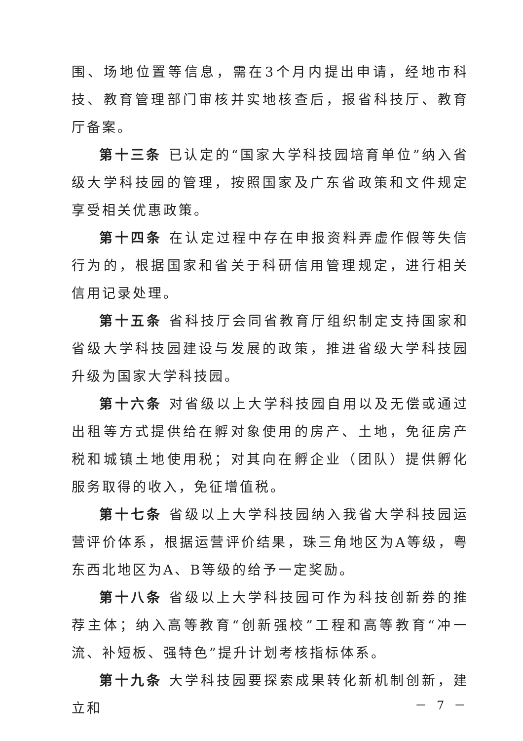围、场地位置等信息，需在3个月内提出申请，经地市科技、教育管理部门审核并实地核查后，报省科技厅、教育厅备案。
第十三条 已认定的“国家大学科技园培育单位”纳入省级大学科技园的管理，按照国家及广东省政策和文件规定享受相关优惠政策。
第十四条 在认定过程中存在申报资料弄虚作假等失信行为的，根据国家和省关于科研信用管理规定，进行相关信用记录处理。
第十五条 省科技厅会同省教育厅组织制定支持国家和省级大学科技园建设与发展的政策，推进省级大学科技园升级为国家大学科技园。
第十六条 对省级以上大学科技园自用以及无偿或通过出租等方式提供给在孵对象使用的房产、土地，免征房产税和城镇土地使用税；对其向在孵企业（团队）提供孵化服务取得的收入，免征增值税。
第十七条 省级以上大学科技园纳入我省大学科技园运营评价体系，根据运营评价结果，珠三角地区为A等级，粤东西北地区为A、B等级的给予一定奖励。
第十八条 省级以上大学科技园可作为科技创新券的推荐主体；纳入高等教育“创新强校”工程和高等教育“冲一流、补短板、强特色”提升计划考核指标体系。
第十九条 大学科技园要探索成果转化新机制创新，建立和
－ 7 －